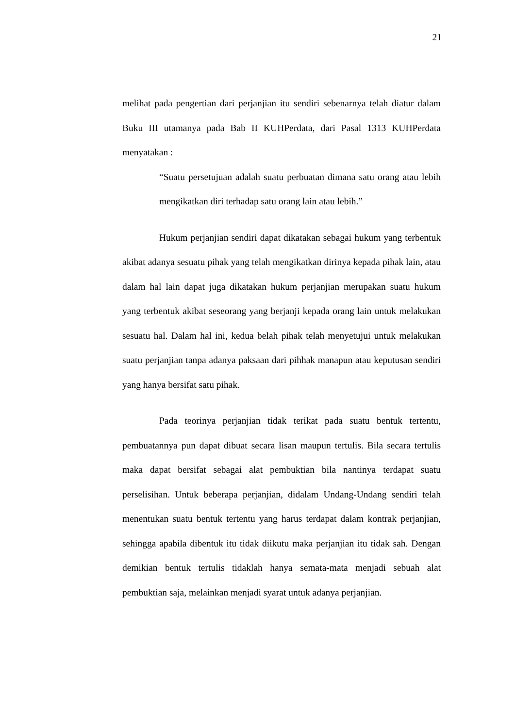21
melihat pada pengertian dari perjanjian itu sendiri sebenarnya telah diatur dalam Buku III utamanya pada Bab II KUHPerdata, dari Pasal 1313 KUHPerdata menyatakan :
“Suatu persetujuan adalah suatu perbuatan dimana satu orang atau lebih mengikatkan diri terhadap satu orang lain atau lebih.”
Hukum perjanjian sendiri dapat dikatakan sebagai hukum yang terbentuk akibat adanya sesuatu pihak yang telah mengikatkan dirinya kepada pihak lain, atau dalam hal lain dapat juga dikatakan hukum perjanjian merupakan suatu hukum yang terbentuk akibat seseorang yang berjanji kepada orang lain untuk melakukan sesuatu hal. Dalam hal ini, kedua belah pihak telah menyetujui untuk melakukan suatu perjanjian tanpa adanya paksaan dari pihhak manapun atau keputusan sendiri yang hanya bersifat satu pihak.
Pada teorinya perjanjian tidak terikat pada suatu bentuk tertentu, pembuatannya pun dapat dibuat secara lisan maupun tertulis. Bila secara tertulis maka dapat bersifat sebagai alat pembuktian bila nantinya terdapat suatu perselisihan. Untuk beberapa perjanjian, didalam Undang-Undang sendiri telah menentukan suatu bentuk tertentu yang harus terdapat dalam kontrak perjanjian, sehingga apabila dibentuk itu tidak diikutu maka perjanjian itu tidak sah. Dengan demikian bentuk tertulis tidaklah hanya semata-mata menjadi sebuah alat pembuktian saja, melainkan menjadi syarat untuk adanya perjanjian.